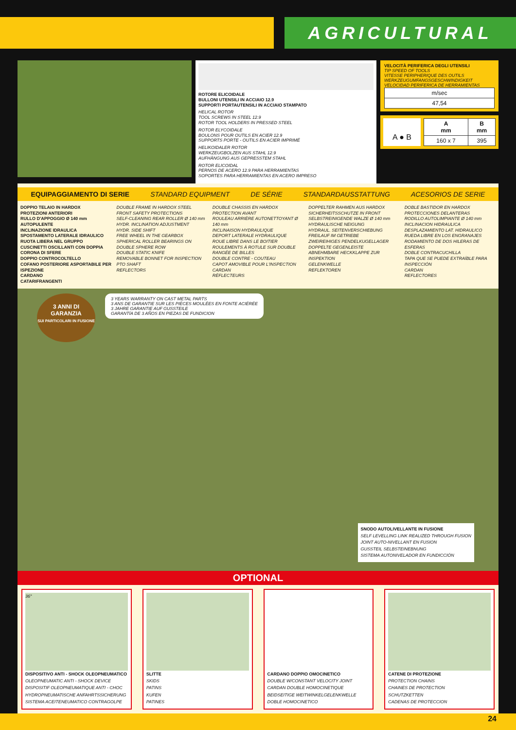AGRICULTURAL
ROTORE ELICOIDALE
BULLONI UTENSILI IN ACCIAIO 12.9
SUPPORTI PORTAUTENSILI IN ACCIAIO STAMPATO
HELICAL ROTOR
TOOL SCREWS IN STEEL 12.9
ROTOR TOOL HOLDERS IN PRESSED STEEL
ROTOR ELYCOIDALE
BOULONS POUR OUTILS EN ACIER 12.9
SUPPORTS PORTE - OUTILS EN ACIER IMPRIMÉ
HELIKOIDALER ROTOR
WERKZEUGBOLZEN AUS STAHL 12.9
AUFHÄNGUNG AUS GEPRESSTEM STAHL
ROTOR ELICOIDAL
PERNOS DE ACERO 12.9 PARA HERRAMIENTAS
SOPORTES PARA HERRAMIENTAS EN ACERO IMPRESO
VELOCITÀ PERIFERICA DEGLI UTENSILI
TIP SPEED OF TOOLS
VITESSE PERIPHERIQUE DES OUTILS
WERKZEUGUMFANGSGESCHWINDIGKEIT
VELOCIDAD PERIFERICA DE HERRAMIENTAS
| m/sec |
| 47,54 |
A ● B
| A mm | B mm |
| --- | --- |
| 160 x 7 | 395 |
EQUIPAGGIAMENTO DI SERIE STANDARD EQUIPMENT DE SÉRIE STANDARDAUSSTATTUNG ACESORIOS DE SERIE
DOPPIO TELAIO IN HARDOX
PROTEZIONI ANTERIORI
RULLO D'APPOGGIO Ø 140 mm AUTOPULENTE
INCLINAZIONE IDRAULICA
SPOSTAMENTO LATERALE IDRAULICO
RUOTA LIBERA NEL GRUPPO
CUSCINETTI OSCILLANTI CON DOPPIA CORONA DI SFERE
DOPPIO CONTROCOLTELLO
COFANO POSTERIORE ASPORTABILE PER ISPEZIONE
CARDANO
CATARIFRANGENTI
DOUBLE FRAME IN HARDOX STEEL
FRONT SAFETY PROTECTIONS
SELF-CLEANING REAR ROLLER Ø 140 mm
HYDR. INCLINATION ADJUSTMENT
HYDR. SIDE SHIFT
FREE WHEEL IN THE GEARBOX
SPHERICAL ROLLER BEARINGS ON DOUBLE SPHERE ROW
DOUBLE STATIC KNIFE
REMOVABLE BONNET FOR INSPECTION
PTO SHAFT
REFLECTORS
DOUBLE CHASSIS EN HARDOX
PROTECTION AVANT
ROULEAU ARRIÈRE AUTONETTOYANT Ø 140 mm
INCLINAISON HYDRAULIQUE
DEPORT LATERALE HYDRAULIQUE
ROUE LIBRE DANS LE BOITIER
ROULEMENTS À ROTULE SUR DOUBLE RANGÉE DE BILLES
DOUBLE CONTRE - COUTEAU
CAPOT AMOVIBLE POUR L'INSPECTION
CARDAN
RÉFLECTEURS
DOPPELTER RAHMEN AUS HARDOX
SICHERHEITSSCHUTZE IN FRONT
SELBSTREINIGENDE WALZE Ø 140 mm
HYDRAULISCHE NEIGUNG
HYDRAUL. SEITENVERSCHIEBUNG
FREILAUF IM GETRIEBE
ZWEIREIHIGES PENDELKUGELLAGER
DOPPELTE GEGENLEISTE
ABNEHMBARE HECKKLAPPE ZUR INSPEKTION
GELENKWELLE
REFLEKTOREN
DOBLE BASTIDOR EN HARDOX
PROTECCIONES DELANTERAS
RODILLO AUTOLIMPIANTE Ø 140 mm
INCLINACION HIDRAULICA
DESPLAZAMIENTO LAT. HIDRAULICO
RUEDA LIBRE EN LOS ENGRANAJES
RODAMIENTO DE DOS HILERAS DE ESFERAS
DOBLE CONTRACUCHILLA
TAPA QUE SE PUEDE EXTRAÍBLE PARA INSPECCIÓN
CARDAN
REFLECTORES
3 ANNI DI GARANZIA
SUI PARTICOLARI IN FUSIONE
3 YEARS WARRANTY ON CAST METAL PARTS
3 ANS DE GARANTIE SUR LES PIÈCES MOULÉES EN FONTE ACIÉRÉE
3 JAHRE GARANTIE AUF GUSSTEILE
GARANTÍA DE 3 AÑOS EN PIEZAS DE FUNDICION
SNODO AUTOLIVELLANTE IN FUSIONE
SELF LEVELLING LINK REALIZED THROUGH FUSION
JOINT AUTO-NIVELLANT EN FUSION
GUSSTEIL SELBSTEINEBNUNG
SISTEMA AUTONIVELADOR EN FUNDICCIÓN
OPTIONAL
36°
DISPOSITIVO ANTI - SHOCK OLEOPNEUMATICO
OLEOPNEUMATIC ANTI - SHOCK DEVICE
DISPOSITIF OLEOPNEUMATIQUE ANTI - CHOC
HYDROPNEUMATISCHE ANFAHRTSSICHERUNG
SISTEMA ACEITENEUMATICO CONTRAGOLPE
SLITTE
SKIDS
PATINS
KUFEN
PATINES
CARDANO DOPPIO OMOCINETICO
DOUBLE W/CONSTANT VELOCITY JOINT
CARDAN DOUBLE HOMOCINETIQUE
BEIDSEITIGE WEITWINKELGELENKWELLE
DOBLE HOMOCINETICO
CATENE DI PROTEZIONE
PROTECTION CHAINS
CHAINES DE PROTECTION
SCHUTZKETTEN
CADENAS DE PROTECCION
24